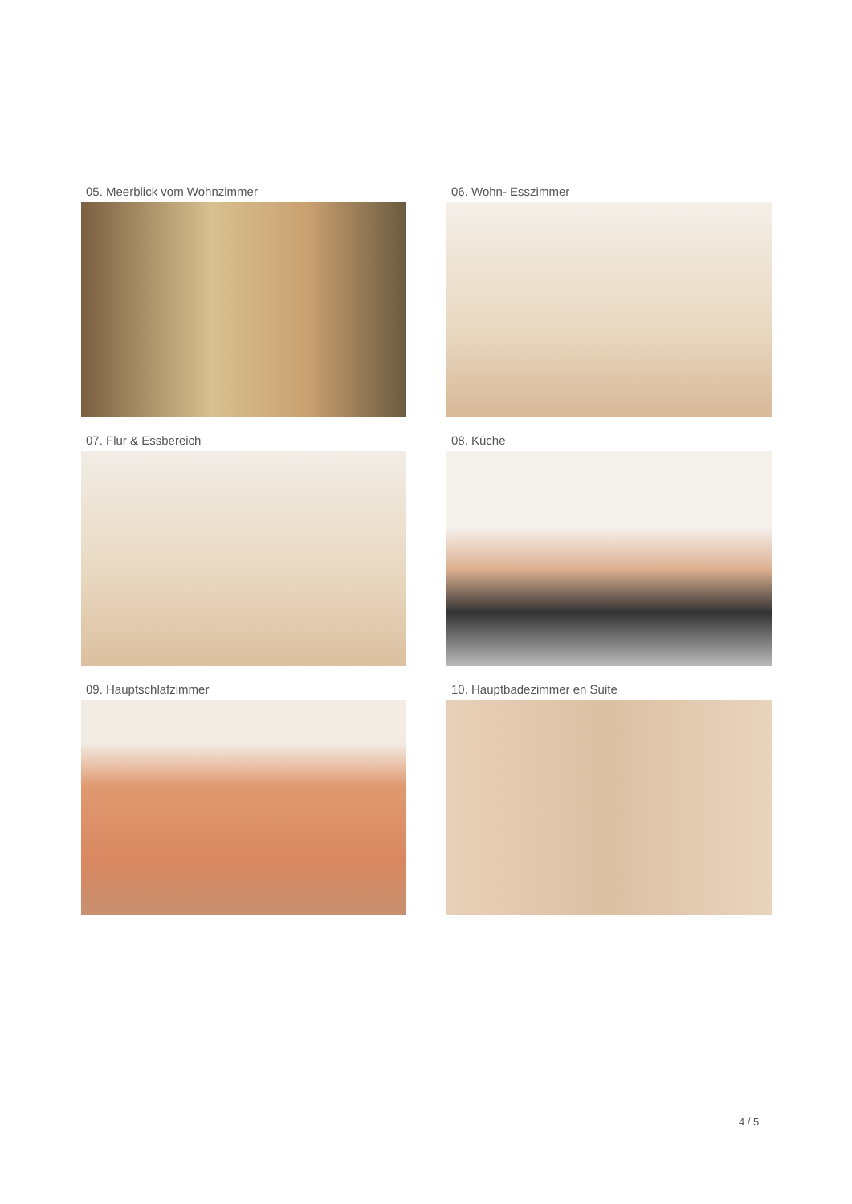05. Meerblick vom Wohnzimmer
06. Wohn- Esszimmer
07. Flur & Essbereich
08. Küche
09. Hauptschlafzimmer
10. Hauptbadezimmer en Suite
4 / 5